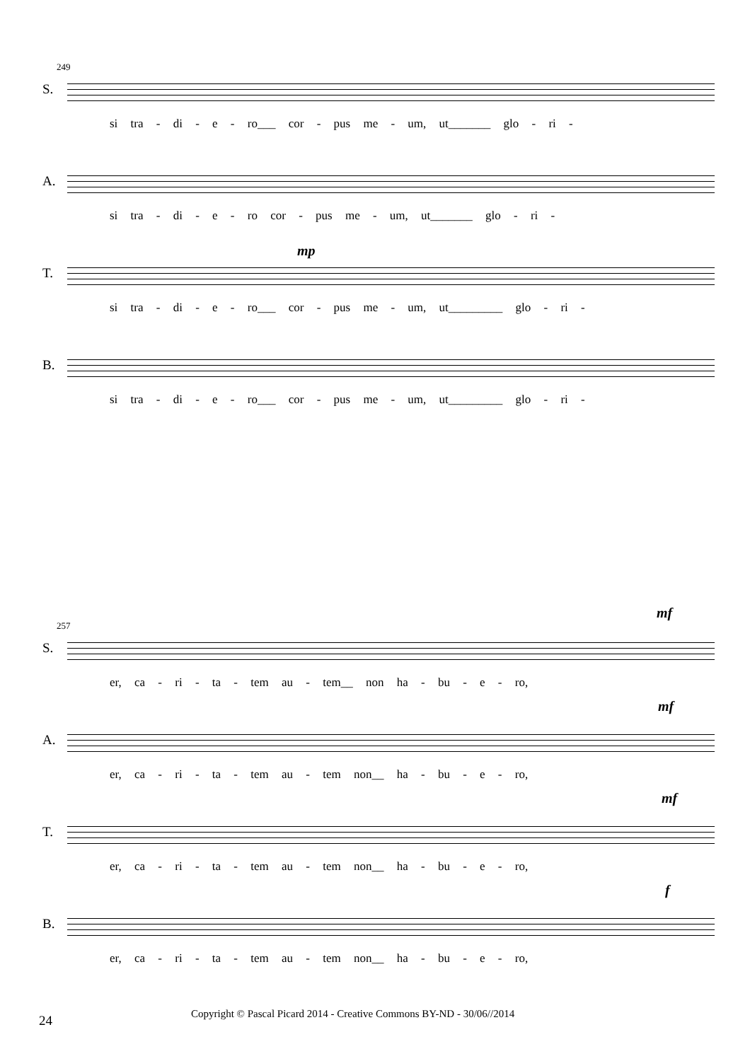249
S.
si tra - di - e - ro___ cor - pus me - um, ut_______ glo - ri -
A.
si tra - di - e - ro cor - pus me - um, ut_______ glo - ri -
T.
mp
si tra - di - e - ro___ cor - pus me - um, ut_________ glo - ri -
B.
si tra - di - e - ro___ cor - pus me - um, ut_________ glo - ri -
257
mf
S.
er, ca - ri - ta - tem au - tem__ non ha - bu - e - ro,
A.
mf
er, ca - ri - ta - tem au - tem non__ ha - bu - e - ro,
T.
mf
er, ca - ri - ta - tem au - tem non__ ha - bu - e - ro,
B.
f
er, ca - ri - ta - tem au - tem non__ ha - bu - e - ro,
24
Copyright © Pascal Picard 2014 - Creative Commons BY-ND - 30/06//2014